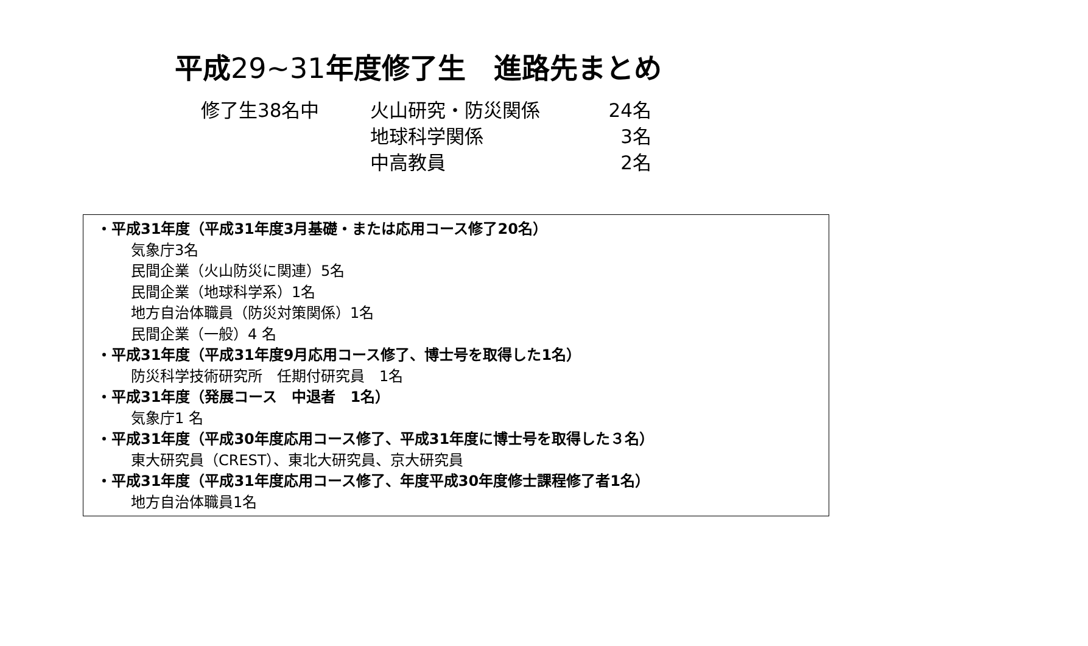平成29~31年度修了生　進路先まとめ
| 修了生38名中 | 火山研究・防災関係 | 24名 |
| | 地球科学関係 | 3名 |
| | 中高教員 | 2名 |
・平成31年度（平成31年度3月基礎・または応用コース修了20名）
気象庁3名
民間企業（火山防災に関連）5名
民間企業（地球科学系）1名
地方自治体職員（防災対策関係）1名
民間企業（一般）4 名
・平成31年度（平成31年度9月応用コース修了、博士号を取得した1名）
防災科学技術研究所　任期付研究員　1名
・平成31年度（発展コース　中退者　1名）
気象庁1 名
・平成31年度（平成30年度応用コース修了、平成31年度に博士号を取得した３名）
東大研究員（CREST）、東北大研究員、京大研究員
・平成31年度（平成31年度応用コース修了、年度平成30年度修士課程修了者1名）
地方自治体職員1名